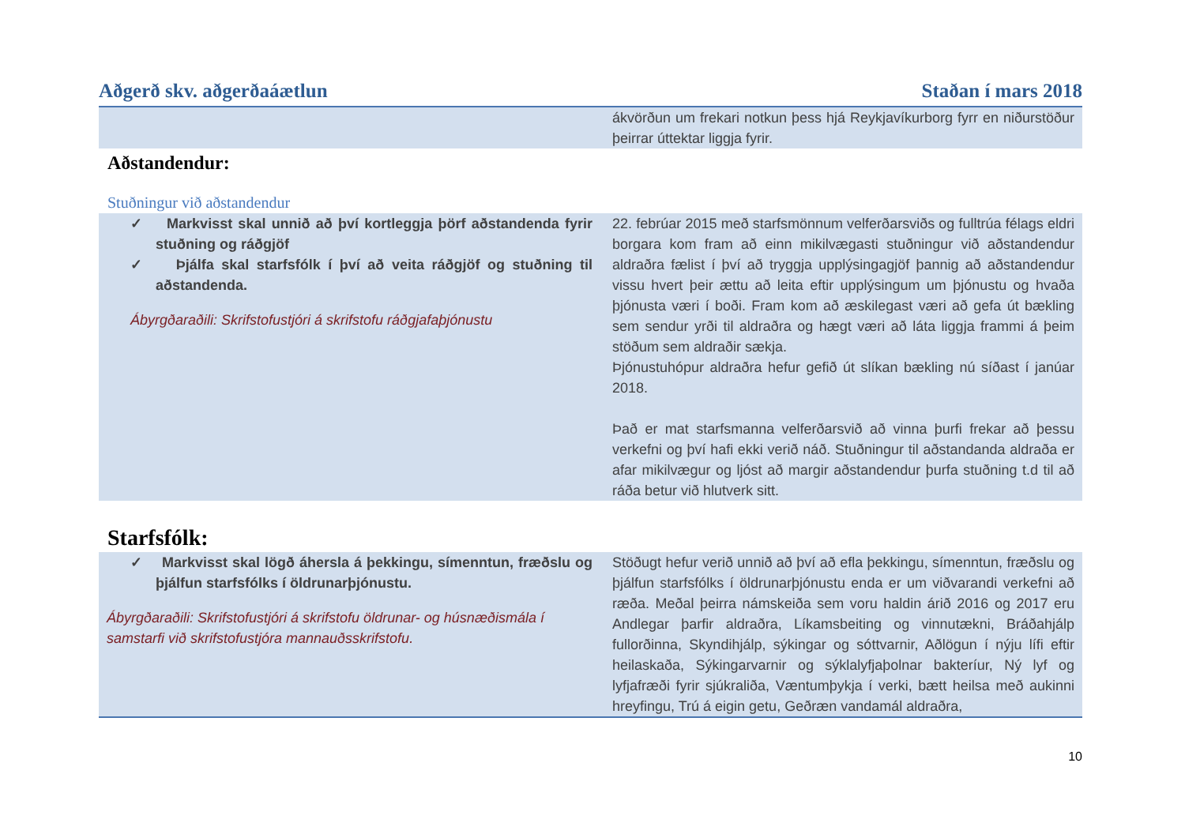| Aðgerð skv. aðgerðaáætlun | Staðan í mars 2018 |
| --- | --- |
| | ákvörðun um frekari notkun þess hjá Reykjavíkurborg fyrr en niðurstöður þeirrar úttektar liggja fyrir. |
| Aðstandendur: Stuðningur við aðstandendur | |
| ✓ Markvisst skal unnið að því kortleggja þörf aðstandenda fyrir stuðning og ráðgjöf ✓ Þjálfa skal starfsfólk í því að veita ráðgjöf og stuðning til aðstandenda. Ábyrgðaraðili: Skrifstofustjóri á skrifstofu ráðgjafaþjónustu | 22. febrúar 2015 með starfsmönnum velferðarsviðs og fulltrúa félags eldri borgara kom fram að einn mikilvægasti stuðningur við aðstandendur aldraðra fælist í því að tryggja upplýsingagjöf þannig að aðstandendur vissu hvert þeir ættu að leita eftir upplýsingum um þjónustu og hvaða þjónusta væri í boði. Fram kom að æskilegast væri að gefa út bækling sem sendur yrði til aldraðra og hægt væri að láta liggja frammi á þeim stöðum sem aldraðir sækja. Þjónustuhópur aldraðra hefur gefið út slíkan bækling nú síðast í janúar 2018. Það er mat starfsmanna velferðarsvið að vinna þurfi frekar að þessu verkefni og því hafi ekki verið náð. Stuðningur til aðstandanda aldraða er afar mikilvægur og ljóst að margir aðstandendur þurfa stuðning t.d til að ráða betur við hlutverk sitt. |
| Starfsfólk: | |
| ✓ Markvisst skal lögð áhersla á þekkingu, símenntun, fræðslu og þjálfun starfsfólks í öldrunarþjónustu. Ábyrgðaraðili: Skrifstofustjóri á skrifstofu öldrunar- og húsnæðismála í samstarfi við skrifstofustjóra mannauðsskrifstofu. | Stöðugt hefur verið unnið að því að efla þekkingu, símenntun, fræðslu og þjálfun starfsfólks í öldrunarþjónustu enda er um viðvarandi verkefni að ræða. Meðal þeirra námskeiða sem voru haldin árið 2016 og 2017 eru Andlegar þarfir aldraðra, Líkamsbeiting og vinnutækni, Bráðahjálp fullorðinna, Skyndihjálp, sýkingar og sóttvarnir, Aðlögun í nýju lífi eftir heilaskaða, Sýkingarvarnir og sýklalyfjaþolnar bakteríur, Ný lyf og lyfjafræði fyrir sjúkraliða, Væntumþykja í verki, bætt heilsa með aukinni hreyfingu, Trú á eigin getu, Geðræn vandamál aldraðra, |
10